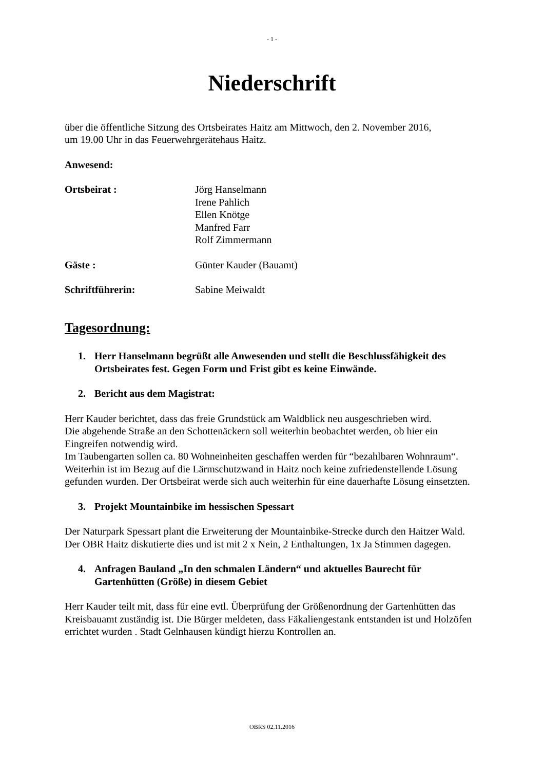- 1 -
Niederschrift
über die öffentliche Sitzung des Ortsbeirates Haitz am Mittwoch, den 2. November 2016,
um 19.00 Uhr in das Feuerwehrgerätehaus Haitz.
Anwesend:
Ortsbeirat : Jörg Hanselmann
Irene Pahlich
Ellen Knötge
Manfred Farr
Rolf Zimmermann
Gäste : Günter Kauder (Bauamt)
Schriftführerin: Sabine Meiwaldt
Tagesordnung:
1. Herr Hanselmann begrüßt alle Anwesenden und stellt die Beschlussfähigkeit des Ortsbeirates fest. Gegen Form und Frist gibt es keine Einwände.
2. Bericht aus dem Magistrat:
Herr Kauder berichtet, dass das freie Grundstück am Waldblick neu ausgeschrieben wird.
Die abgehende Straße an den Schottenäckern soll weiterhin beobachtet werden, ob hier ein Eingreifen notwendig wird.
Im Taubengarten sollen ca. 80 Wohneinheiten geschaffen werden für “bezahlbaren Wohnraum“.
Weiterhin ist im Bezug auf die Lärmschutzwand in Haitz noch keine zufriedenstellende Lösung gefunden wurden. Der Ortsbeirat werde sich auch weiterhin für eine dauerhafte Lösung einsetzten.
3. Projekt Mountainbike im hessischen Spessart
Der Naturpark Spessart plant die Erweiterung der Mountainbike-Strecke durch den Haitzer Wald. Der OBR Haitz diskutierte dies und ist mit 2 x Nein, 2 Enthaltungen, 1x Ja Stimmen dagegen.
4. Anfragen Bauland „In den schmalen Ländern“ und aktuelles Baurecht für Gartenhütten (Größe) in diesem Gebiet
Herr Kauder teilt mit, dass für eine evtl. Überprüfung der Größenordnung der Gartenhütten das Kreisbauamt zuständig ist. Die Bürger meldeten, dass Fäkaliengestank entstanden ist und Holzöfen errichtet wurden . Stadt Gelnhausen kündigt hierzu Kontrollen an.
OBRS 02.11.2016